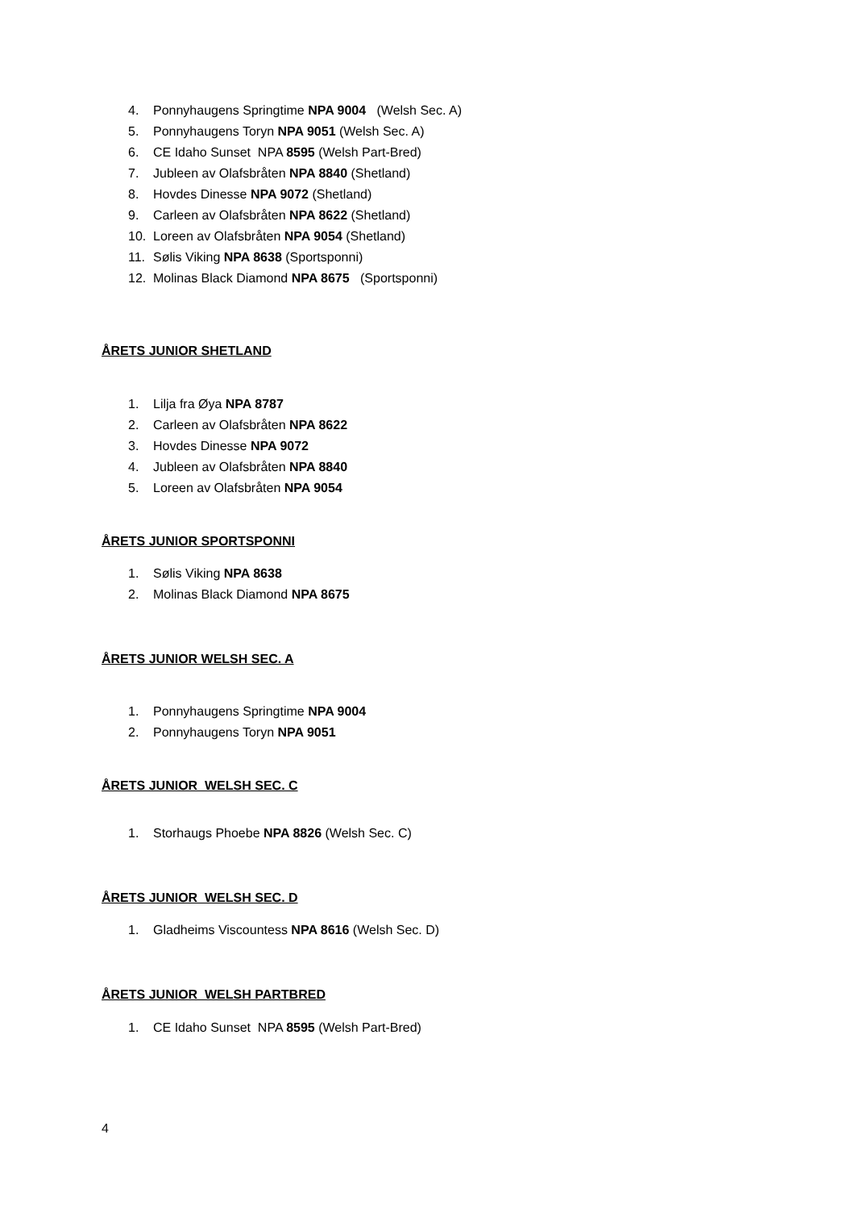4. Ponnyhaugens Springtime NPA 9004 (Welsh Sec. A)
5. Ponnyhaugens Toryn NPA 9051 (Welsh Sec. A)
6. CE Idaho Sunset NPA 8595 (Welsh Part-Bred)
7. Jubleen av Olafsbråten NPA 8840 (Shetland)
8. Hovdes Dinesse NPA 9072 (Shetland)
9. Carleen av Olafsbråten NPA 8622 (Shetland)
10. Loreen av Olafsbråten NPA 9054 (Shetland)
11. Sølis Viking NPA 8638 (Sportsponni)
12. Molinas Black Diamond NPA 8675 (Sportsponni)
ÅRETS JUNIOR SHETLAND
1. Lilja fra Øya NPA 8787
2. Carleen av Olafsbråten NPA 8622
3. Hovdes Dinesse NPA 9072
4. Jubleen av Olafsbråten NPA 8840
5. Loreen av Olafsbråten NPA 9054
ÅRETS JUNIOR SPORTSPONNI
1. Sølis Viking NPA 8638
2. Molinas Black Diamond NPA 8675
ÅRETS JUNIOR WELSH SEC. A
1. Ponnyhaugens Springtime NPA 9004
2. Ponnyhaugens Toryn NPA 9051
ÅRETS JUNIOR WELSH SEC. C
1. Storhaugs Phoebe NPA 8826 (Welsh Sec. C)
ÅRETS JUNIOR WELSH SEC. D
1. Gladheims Viscountess NPA 8616 (Welsh Sec. D)
ÅRETS JUNIOR WELSH PARTBRED
1. CE Idaho Sunset NPA 8595 (Welsh Part-Bred)
4